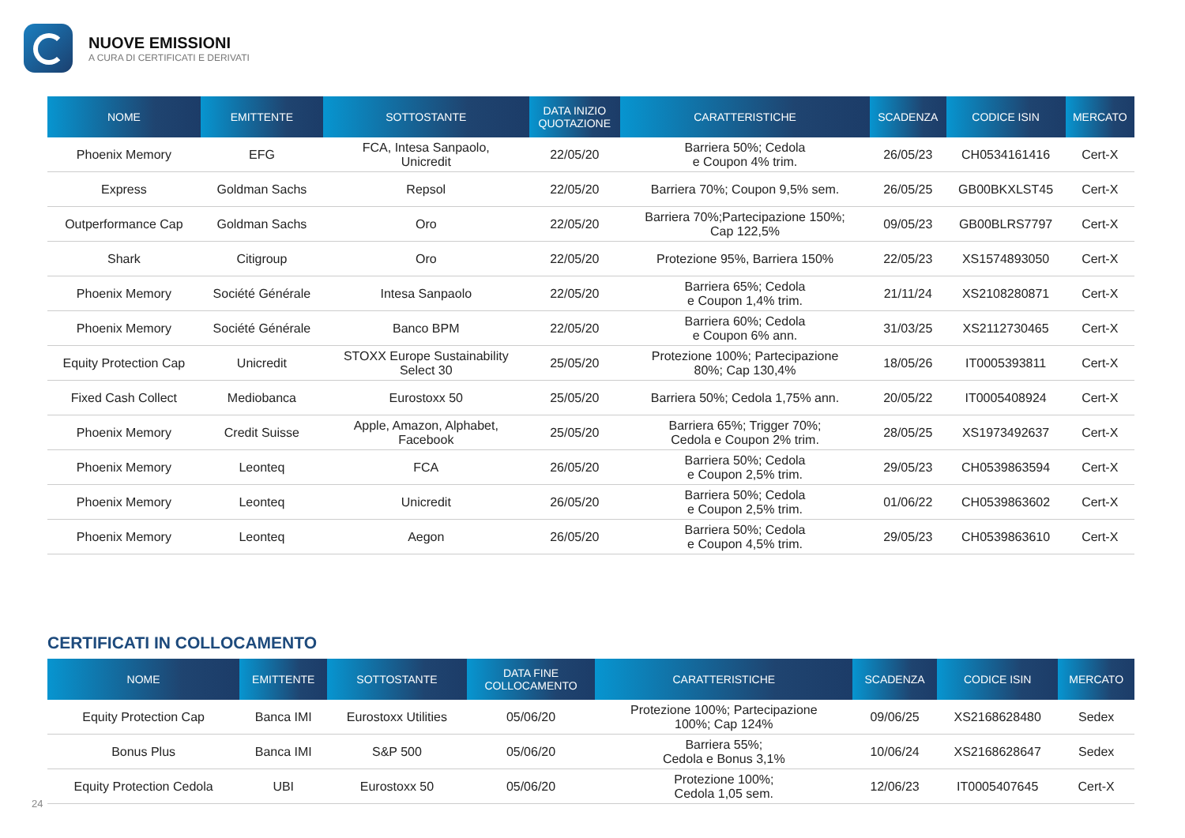NUOVE EMISSIONI
A CURA DI CERTIFICATI E DERIVATI
| NOME | EMITTENTE | SOTTOSTANTE | DATA INIZIO QUOTAZIONE | CARATTERISTICHE | SCADENZA | CODICE ISIN | MERCATO |
| --- | --- | --- | --- | --- | --- | --- | --- |
| Phoenix Memory | EFG | FCA, Intesa Sanpaolo, Unicredit | 22/05/20 | Barriera 50%; Cedola e Coupon 4% trim. | 26/05/23 | CH0534161416 | Cert-X |
| Express | Goldman Sachs | Repsol | 22/05/20 | Barriera 70%; Coupon 9,5% sem. | 26/05/25 | GB00BKXLST45 | Cert-X |
| Outperformance Cap | Goldman Sachs | Oro | 22/05/20 | Barriera 70%;Partecipazione 150%; Cap 122,5% | 09/05/23 | GB00BLRS7797 | Cert-X |
| Shark | Citigroup | Oro | 22/05/20 | Protezione 95%, Barriera 150% | 22/05/23 | XS1574893050 | Cert-X |
| Phoenix Memory | Société Générale | Intesa Sanpaolo | 22/05/20 | Barriera 65%; Cedola e Coupon 1,4% trim. | 21/11/24 | XS2108280871 | Cert-X |
| Phoenix Memory | Société Générale | Banco BPM | 22/05/20 | Barriera 60%; Cedola e Coupon 6% ann. | 31/03/25 | XS2112730465 | Cert-X |
| Equity Protection Cap | Unicredit | STOXX Europe Sustainability Select 30 | 25/05/20 | Protezione 100%; Partecipazione 80%; Cap 130,4% | 18/05/26 | IT0005393811 | Cert-X |
| Fixed Cash Collect | Mediobanca | Eurostoxx 50 | 25/05/20 | Barriera 50%; Cedola 1,75% ann. | 20/05/22 | IT0005408924 | Cert-X |
| Phoenix Memory | Credit Suisse | Apple, Amazon, Alphabet, Facebook | 25/05/20 | Barriera 65%; Trigger 70%; Cedola e Coupon 2% trim. | 28/05/25 | XS1973492637 | Cert-X |
| Phoenix Memory | Leonteq | FCA | 26/05/20 | Barriera 50%; Cedola e Coupon 2,5% trim. | 29/05/23 | CH0539863594 | Cert-X |
| Phoenix Memory | Leonteq | Unicredit | 26/05/20 | Barriera 50%; Cedola e Coupon 2,5% trim. | 01/06/22 | CH0539863602 | Cert-X |
| Phoenix Memory | Leonteq | Aegon | 26/05/20 | Barriera 50%; Cedola e Coupon 4,5% trim. | 29/05/23 | CH0539863610 | Cert-X |
CERTIFICATI IN COLLOCAMENTO
| NOME | EMITTENTE | SOTTOSTANTE | DATA FINE COLLOCAMENTO | CARATTERISTICHE | SCADENZA | CODICE ISIN | MERCATO |
| --- | --- | --- | --- | --- | --- | --- | --- |
| Equity Protection Cap | Banca IMI | Eurostoxx Utilities | 05/06/20 | Protezione 100%; Partecipazione 100%; Cap 124% | 09/06/25 | XS2168628480 | Sedex |
| Bonus Plus | Banca IMI | S&P 500 | 05/06/20 | Barriera 55%; Cedola e Bonus 3,1% | 10/06/24 | XS2168628647 | Sedex |
| Equity Protection Cedola | UBI | Eurostoxx 50 | 05/06/20 | Protezione 100%; Cedola 1,05 sem. | 12/06/23 | IT0005407645 | Cert-X |
24